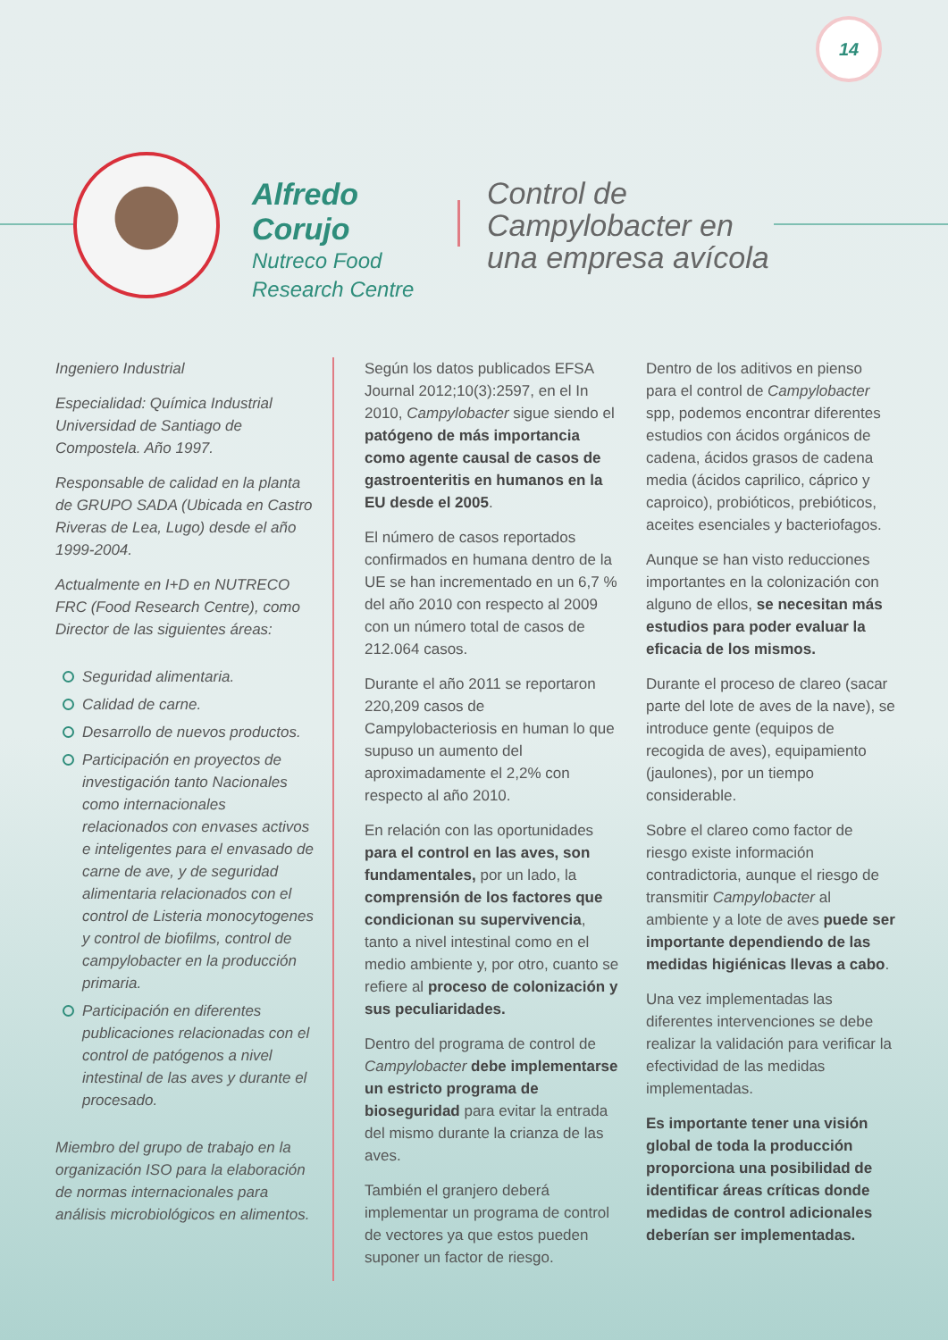14
Alfredo Corujo
Nutreco Food
Research Centre
Control de
Campylobacter en
una empresa avícola
Ingeniero Industrial
Especialidad: Química Industrial Universidad de Santiago de Compostela. Año 1997.
Responsable de calidad en la planta de GRUPO SADA (Ubicada en Castro Riveras de Lea, Lugo) desde el año 1999-2004.
Actualmente en I+D en NUTRECO FRC (Food Research Centre), como Director de las siguientes áreas:
Seguridad alimentaria.
Calidad de carne.
Desarrollo de nuevos productos.
Participación en proyectos de investigación tanto Nacionales como internacionales relacionados con envases activos e inteligentes para el envasado de carne de ave, y de seguridad alimentaria relacionados con el control de Listeria monocytogenes y control de biofilms, control de campylobacter en la producción primaria.
Participación en diferentes publicaciones relacionadas con el control de patógenos a nivel intestinal de las aves y durante el procesado.
Miembro del grupo de trabajo en la organización ISO para la elaboración de normas internacionales para análisis microbiológicos en alimentos.
Según los datos publicados EFSA Journal 2012;10(3):2597, en el In 2010, Campylobacter sigue siendo el patógeno de más importancia como agente causal de casos de gastroenteritis en humanos en la EU desde el 2005.
El número de casos reportados confirmados en humana dentro de la UE se han incrementado en un 6,7 % del año 2010 con respecto al 2009 con un número total de casos de 212.064 casos.
Durante el año 2011 se reportaron 220,209 casos de Campylobacteriosis en human lo que supuso un aumento del aproximadamente el 2,2% con respecto al año 2010.
En relación con las oportunidades para el control en las aves, son fundamentales, por un lado, la comprensión de los factores que condicionan su supervivencia, tanto a nivel intestinal como en el medio ambiente y, por otro, cuanto se refiere al proceso de colonización y sus peculiaridades.
Dentro del programa de control de Campylobacter debe implementarse un estricto programa de bioseguridad para evitar la entrada del mismo durante la crianza de las aves.
También el granjero deberá implementar un programa de control de vectores ya que estos pueden suponer un factor de riesgo.
Dentro de los aditivos en pienso para el control de Campylobacter spp, podemos encontrar diferentes estudios con ácidos orgánicos de cadena, ácidos grasos de cadena media (ácidos caprilico, cáprico y caproico), probióticos, prebióticos, aceites esenciales y bacteriofagos.
Aunque se han visto reducciones importantes en la colonización con alguno de ellos, se necesitan más estudios para poder evaluar la eficacia de los mismos.
Durante el proceso de clareo (sacar parte del lote de aves de la nave), se introduce gente (equipos de recogida de aves), equipamiento (jaulones), por un tiempo considerable.
Sobre el clareo como factor de riesgo existe información contradictoria, aunque el riesgo de transmitir Campylobacter al ambiente y a lote de aves puede ser importante dependiendo de las medidas higiénicas llevas a cabo.
Una vez implementadas las diferentes intervenciones se debe realizar la validación para verificar la efectividad de las medidas implementadas.
Es importante tener una visión global de toda la producción proporciona una posibilidad de identificar áreas críticas donde medidas de control adicionales deberían ser implementadas.